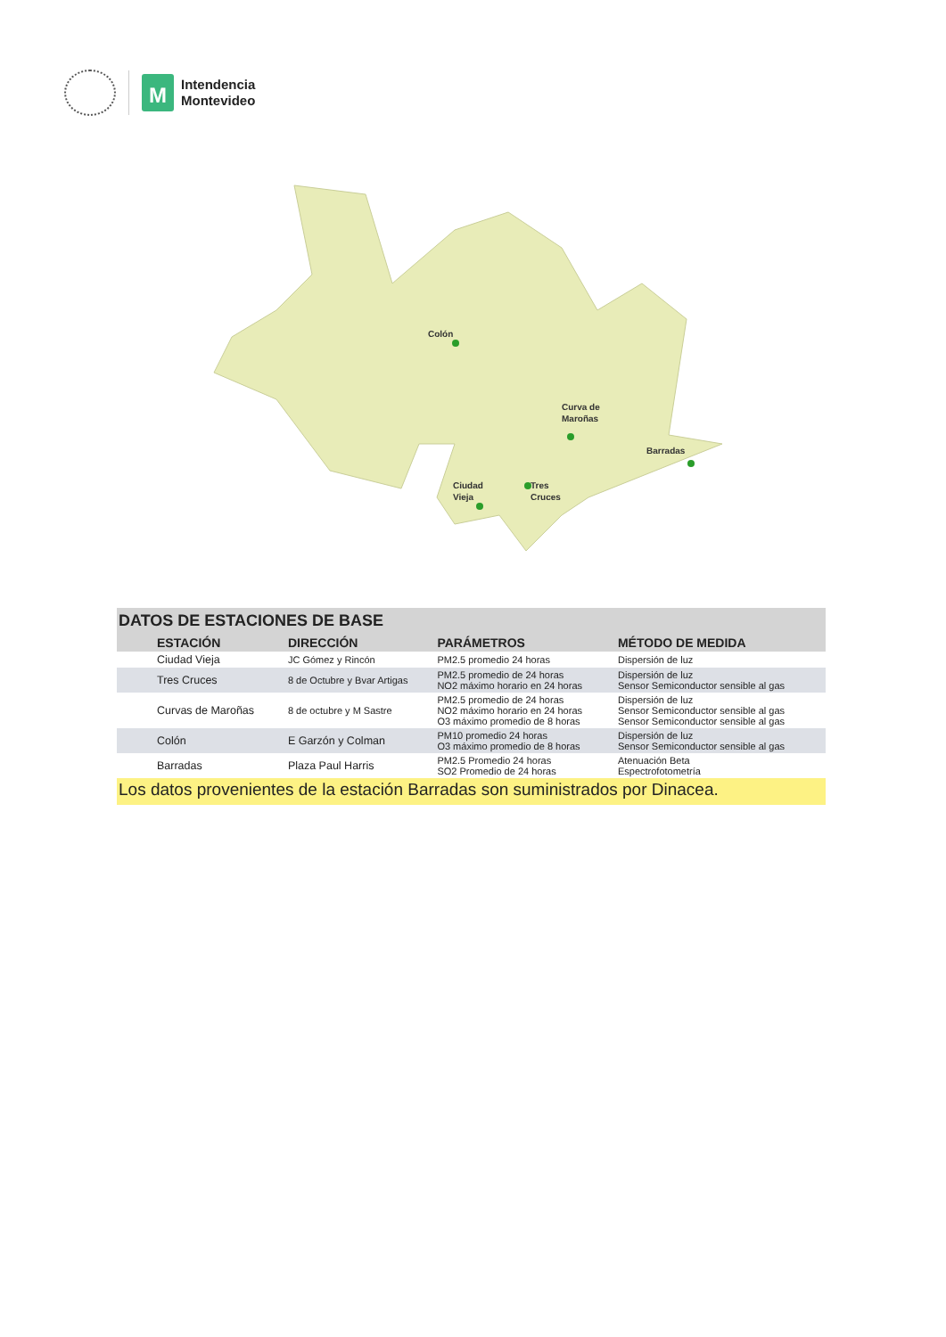M
Intendencia
Montevideo
Colón
Curva de
Maroñas
Barradas
Ciudad
Vieja
Tres
Cruces
DATOS DE ESTACIONES DE BASE
| ESTACIÓN | DIRECCIÓN | PARÁMETROS | MÉTODO DE MEDIDA |
| --- | --- | --- | --- |
| Ciudad Vieja | JC Gómez y Rincón | PM2.5 promedio 24 horas | Dispersión de luz |
| Tres Cruces | 8 de Octubre y Bvar Artigas | PM2.5 promedio de 24 horas NO2 máximo horario en 24 horas | Dispersión de luz Sensor Semiconductor sensible al gas |
| Curvas de Maroñas | 8 de octubre y M Sastre | PM2.5 promedio de 24 horas NO2 máximo horario en 24 horas O3 máximo promedio de 8 horas | Dispersión de luz Sensor Semiconductor sensible al gas Sensor Semiconductor sensible al gas |
| Colón | E Garzón y Colman | PM10 promedio 24 horas O3 máximo promedio de 8 horas | Dispersión de luz Sensor Semiconductor sensible al gas |
| Barradas | Plaza Paul Harris | PM2.5 Promedio 24 horas SO2 Promedio de 24 horas | Atenuación Beta Espectrofotometría |
Los datos provenientes de la estación Barradas son suministrados por Dinacea.